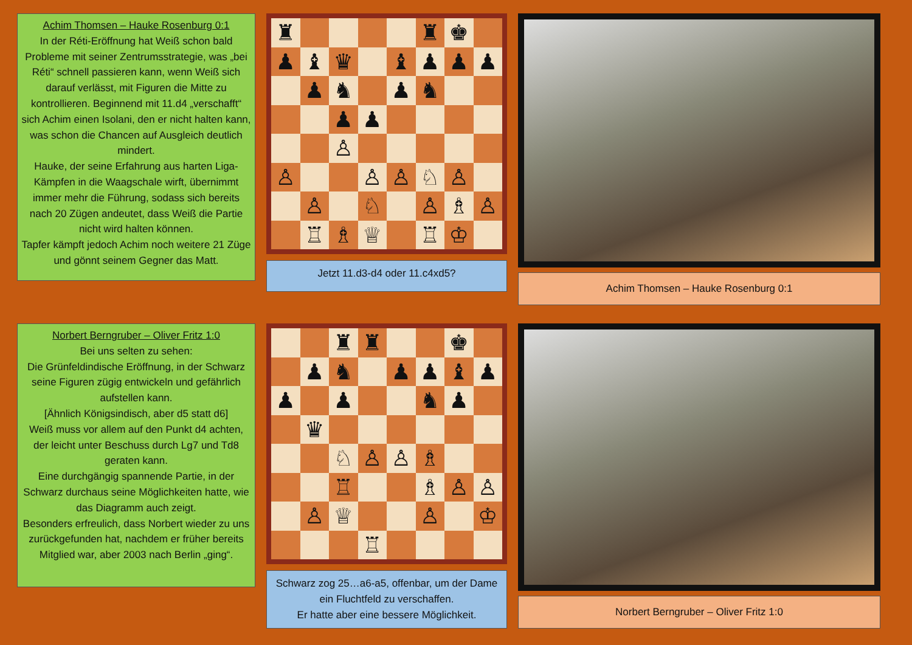Achim Thomsen – Hauke Rosenburg 0:1
In der Réti-Eröffnung hat Weiß schon bald Probleme mit seiner Zentrumsstrategie, was „bei Réti“ schnell passieren kann, wenn Weiß sich darauf verlässt, mit Figuren die Mitte zu kontrollieren. Beginnend mit 11.d4 „verschafft“ sich Achim einen Isolani, den er nicht halten kann, was schon die Chancen auf Ausgleich deutlich mindert.
Hauke, der seine Erfahrung aus harten Liga-Kämpfen in die Waagschale wirft, übernimmt immer mehr die Führung, sodass sich bereits nach 20 Zügen andeutet, dass Weiß die Partie nicht wird halten können.
Tapfer kämpft jedoch Achim noch weitere 21 Züge und gönnt seinem Gegner das Matt.
♜
♜
♚
♟
♝
♛
♝
♟
♟
♟
♟
♞
♟
♞
♟
♟
♙
♙
♙
♙
♘
♙
♙
♘
♙
♗
♙
♖
♗
♕
♖
♔
Jetzt 11.d3-d4 oder 11.c4xd5?
Achim Thomsen – Hauke Rosenburg 0:1
Norbert Berngruber – Oliver Fritz 1:0
Bei uns selten zu sehen:
Die Grünfeldindische Eröffnung, in der Schwarz seine Figuren zügig entwickeln und gefährlich aufstellen kann.
[Ähnlich Königsindisch, aber d5 statt d6]
Weiß muss vor allem auf den Punkt d4 achten, der leicht unter Beschuss durch Lg7 und Td8 geraten kann.
Eine durchgängig spannende Partie, in der Schwarz durchaus seine Möglichkeiten hatte, wie das Diagramm auch zeigt.
Besonders erfreulich, dass Norbert wieder zu uns zurückgefunden hat, nachdem er früher bereits Mitglied war, aber 2003 nach Berlin „ging“.
♜
♜
♚
♟
♞
♟
♟
♝
♟
♟
♟
♞
♟
♛
♘
♙
♙
♗
♖
♗
♙
♙
♙
♕
♙
♔
♖
Schwarz zog 25…a6-a5, offenbar, um der Dame ein Fluchtfeld zu verschaffen.
Er hatte aber eine bessere Möglichkeit.
Norbert Berngruber – Oliver Fritz 1:0